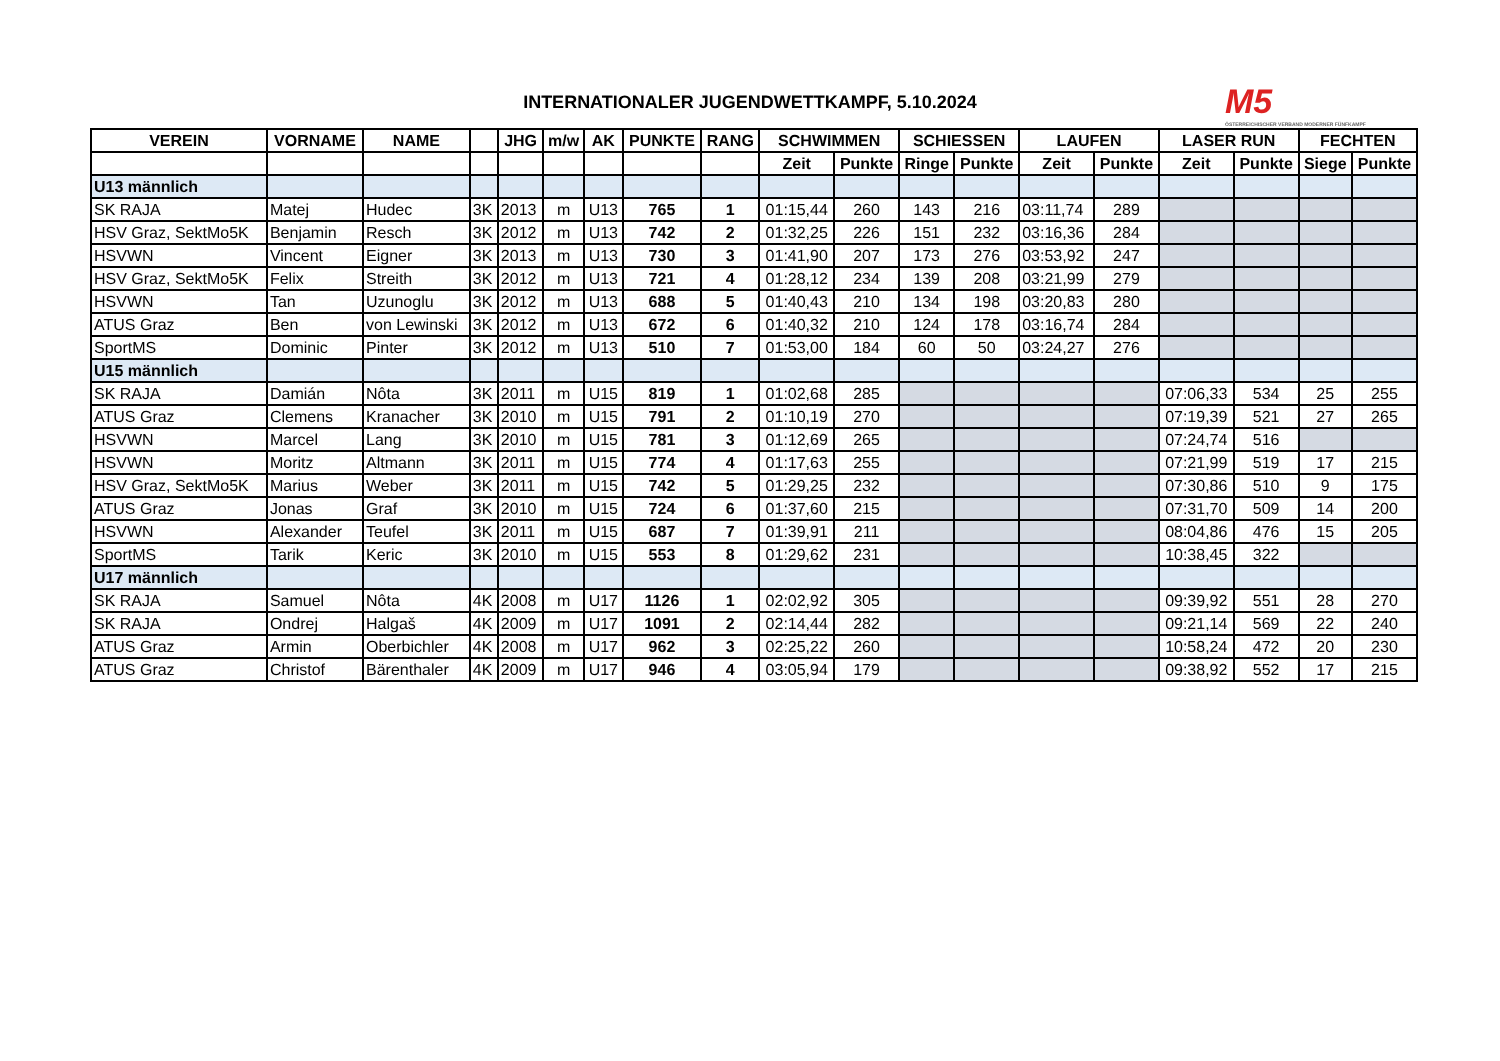INTERNATIONALER JUGENDWETTKAMPF, 5.10.2024
M5
ÖSTERREICHISCHER VERBAND MODERNER FÜNFKAMPF
| VEREIN | VORNAME | NAME | | JHG | m/w | AK | PUNKTE | RANG | SCHWIMMEN | | SCHIESSEN | | LAUFEN | | LASER RUN | | FECHTEN | |
| --- | --- | --- | --- | --- | --- | --- | --- | --- | --- | --- | --- | --- | --- | --- | --- | --- | --- | --- |
| | | | | | | | | | Zeit | Punkte | Ringe | Punkte | Zeit | Punkte | Zeit | Punkte | Siege | Punkte |
| U13 männlich | | | | | | | | | | | | | | | | | | |
| SK RAJA | Matej | Hudec | 3K | 2013 | m | U13 | 765 | 1 | 01:15,44 | 260 | 143 | 216 | 03:11,74 | 289 | | | | |
| HSV Graz, SektMo5K | Benjamin | Resch | 3K | 2012 | m | U13 | 742 | 2 | 01:32,25 | 226 | 151 | 232 | 03:16,36 | 284 | | | | |
| HSVWN | Vincent | Eigner | 3K | 2013 | m | U13 | 730 | 3 | 01:41,90 | 207 | 173 | 276 | 03:53,92 | 247 | | | | |
| HSV Graz, SektMo5K | Felix | Streith | 3K | 2012 | m | U13 | 721 | 4 | 01:28,12 | 234 | 139 | 208 | 03:21,99 | 279 | | | | |
| HSVWN | Tan | Uzunoglu | 3K | 2012 | m | U13 | 688 | 5 | 01:40,43 | 210 | 134 | 198 | 03:20,83 | 280 | | | | |
| ATUS Graz | Ben | von Lewinski | 3K | 2012 | m | U13 | 672 | 6 | 01:40,32 | 210 | 124 | 178 | 03:16,74 | 284 | | | | |
| SportMS | Dominic | Pinter | 3K | 2012 | m | U13 | 510 | 7 | 01:53,00 | 184 | 60 | 50 | 03:24,27 | 276 | | | | |
| U15 männlich | | | | | | | | | | | | | | | | | | |
| SK RAJA | Damián | Nôta | 3K | 2011 | m | U15 | 819 | 1 | 01:02,68 | 285 | | | | | 07:06,33 | 534 | 25 | 255 |
| ATUS Graz | Clemens | Kranacher | 3K | 2010 | m | U15 | 791 | 2 | 01:10,19 | 270 | | | | | 07:19,39 | 521 | 27 | 265 |
| HSVWN | Marcel | Lang | 3K | 2010 | m | U15 | 781 | 3 | 01:12,69 | 265 | | | | | 07:24,74 | 516 | | |
| HSVWN | Moritz | Altmann | 3K | 2011 | m | U15 | 774 | 4 | 01:17,63 | 255 | | | | | 07:21,99 | 519 | 17 | 215 |
| HSV Graz, SektMo5K | Marius | Weber | 3K | 2011 | m | U15 | 742 | 5 | 01:29,25 | 232 | | | | | 07:30,86 | 510 | 9 | 175 |
| ATUS Graz | Jonas | Graf | 3K | 2010 | m | U15 | 724 | 6 | 01:37,60 | 215 | | | | | 07:31,70 | 509 | 14 | 200 |
| HSVWN | Alexander | Teufel | 3K | 2011 | m | U15 | 687 | 7 | 01:39,91 | 211 | | | | | 08:04,86 | 476 | 15 | 205 |
| SportMS | Tarik | Keric | 3K | 2010 | m | U15 | 553 | 8 | 01:29,62 | 231 | | | | | 10:38,45 | 322 | | |
| U17 männlich | | | | | | | | | | | | | | | | | | |
| SK RAJA | Samuel | Nôta | 4K | 2008 | m | U17 | 1126 | 1 | 02:02,92 | 305 | | | | | 09:39,92 | 551 | 28 | 270 |
| SK RAJA | Ondrej | Halgaš | 4K | 2009 | m | U17 | 1091 | 2 | 02:14,44 | 282 | | | | | 09:21,14 | 569 | 22 | 240 |
| ATUS Graz | Armin | Oberbichler | 4K | 2008 | m | U17 | 962 | 3 | 02:25,22 | 260 | | | | | 10:58,24 | 472 | 20 | 230 |
| ATUS Graz | Christof | Bärenthaler | 4K | 2009 | m | U17 | 946 | 4 | 03:05,94 | 179 | | | | | 09:38,92 | 552 | 17 | 215 |